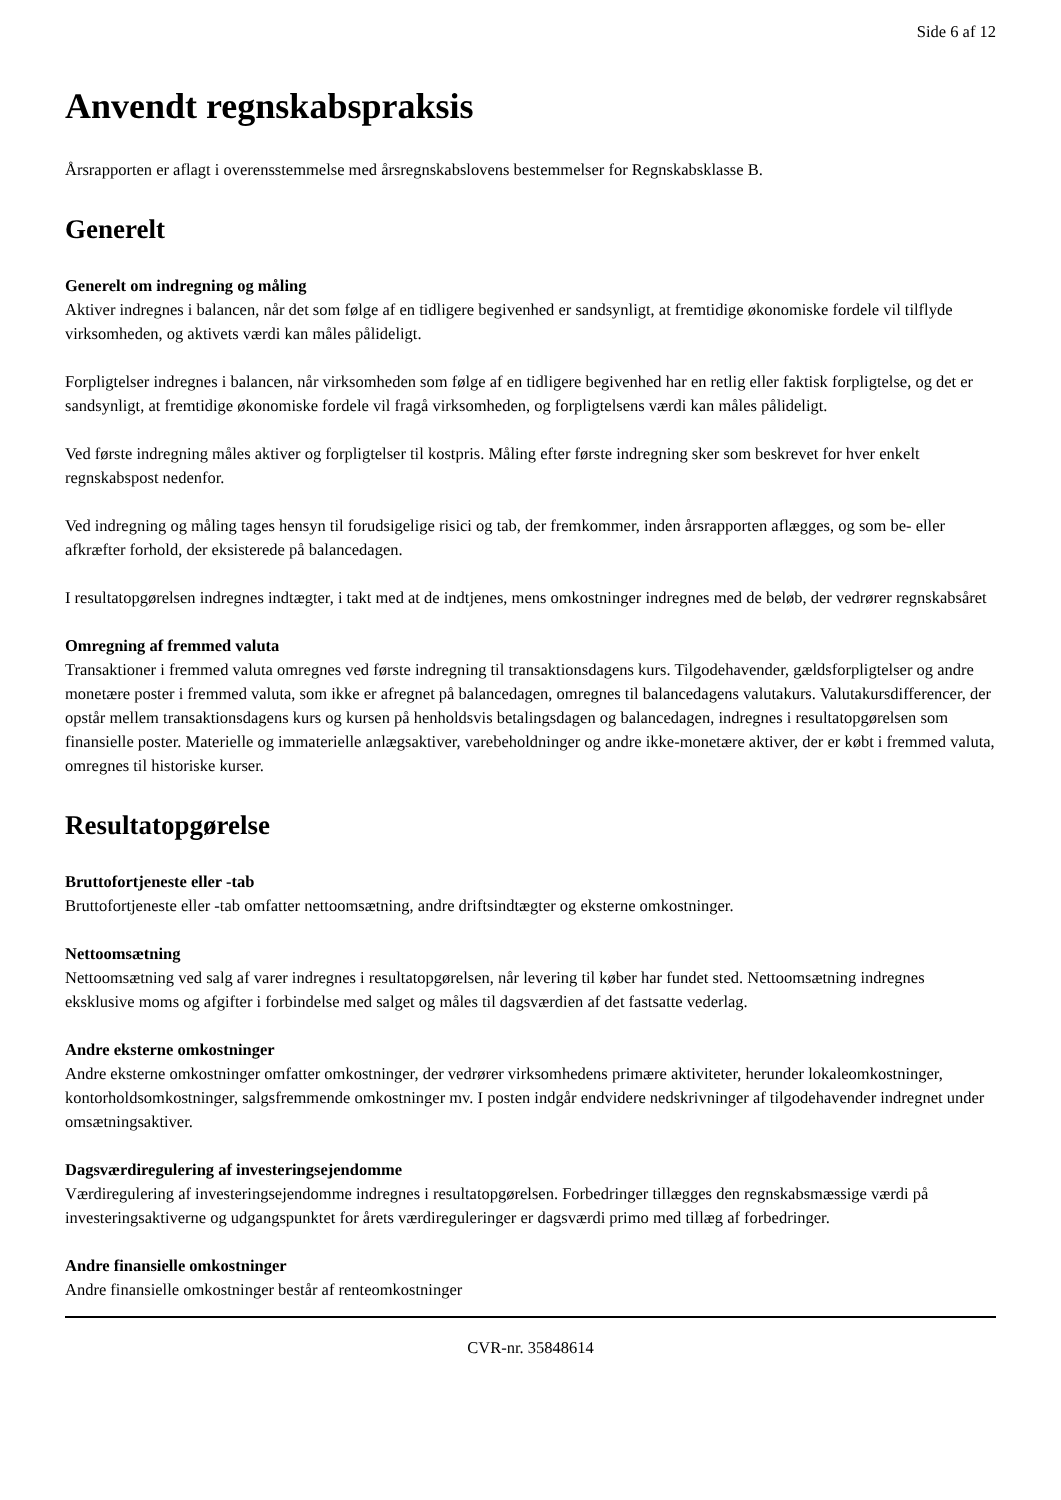Side 6 af 12
Anvendt regnskabspraksis
Årsrapporten er aflagt i overensstemmelse med årsregnskabslovens bestemmelser for Regnskabsklasse B.
Generelt
Generelt om indregning og måling
Aktiver indregnes i balancen, når det som følge af en tidligere begivenhed er sandsynligt, at fremtidige økonomiske fordele vil tilflyde virksomheden, og aktivets værdi kan måles pålideligt.
Forpligtelser indregnes i balancen, når virksomheden som følge af en tidligere begivenhed har en retlig eller faktisk forpligtelse, og det er sandsynligt, at fremtidige økonomiske fordele vil fragå virksomheden, og forpligtelsens værdi kan måles pålideligt.
Ved første indregning måles aktiver og forpligtelser til kostpris. Måling efter første indregning sker som beskrevet for hver enkelt regnskabspost nedenfor.
Ved indregning og måling tages hensyn til forudsigelige risici og tab, der fremkommer, inden årsrapporten aflægges, og som be- eller afkræfter forhold, der eksisterede på balancedagen.
I resultatopgørelsen indregnes indtægter, i takt med at de indtjenes, mens omkostninger indregnes med de beløb, der vedrører regnskabsåret
Omregning af fremmed valuta
Transaktioner i fremmed valuta omregnes ved første indregning til transaktionsdagens kurs. Tilgodehavender, gældsforpligtelser og andre monetære poster i fremmed valuta, som ikke er afregnet på balancedagen, omregnes til balancedagens valutakurs. Valutakursdifferencer, der opstår mellem transaktionsdagens kurs og kursen på henholdsvis betalingsdagen og balancedagen, indregnes i resultatopgørelsen som finansielle poster. Materielle og immaterielle anlægsaktiver, varebeholdninger og andre ikke-monetære aktiver, der er købt i fremmed valuta, omregnes til historiske kurser.
Resultatopgørelse
Bruttofortjeneste eller -tab
Bruttofortjeneste eller -tab omfatter nettoomsætning, andre driftsindtægter og eksterne omkostninger.
Nettoomsætning
Nettoomsætning ved salg af varer indregnes i resultatopgørelsen, når levering til køber har fundet sted. Nettoomsætning indregnes eksklusive moms og afgifter i forbindelse med salget og måles til dagsværdien af det fastsatte vederlag.
Andre eksterne omkostninger
Andre eksterne omkostninger omfatter omkostninger, der vedrører virksomhedens primære aktiviteter, herunder lokaleomkostninger, kontorholdsomkostninger, salgsfremmende omkostninger mv. I posten indgår endvidere nedskrivninger af tilgodehavender indregnet under omsætningsaktiver.
Dagsværdiregulering af investeringsejendomme
Værdiregulering af investeringsejendomme indregnes i resultatopgørelsen. Forbedringer tillægges den regnskabsmæssige værdi på investeringsaktiverne og udgangspunktet for årets værdireguleringer er dagsværdi primo med tillæg af forbedringer.
Andre finansielle omkostninger
Andre finansielle omkostninger består af renteomkostninger
CVR-nr. 35848614